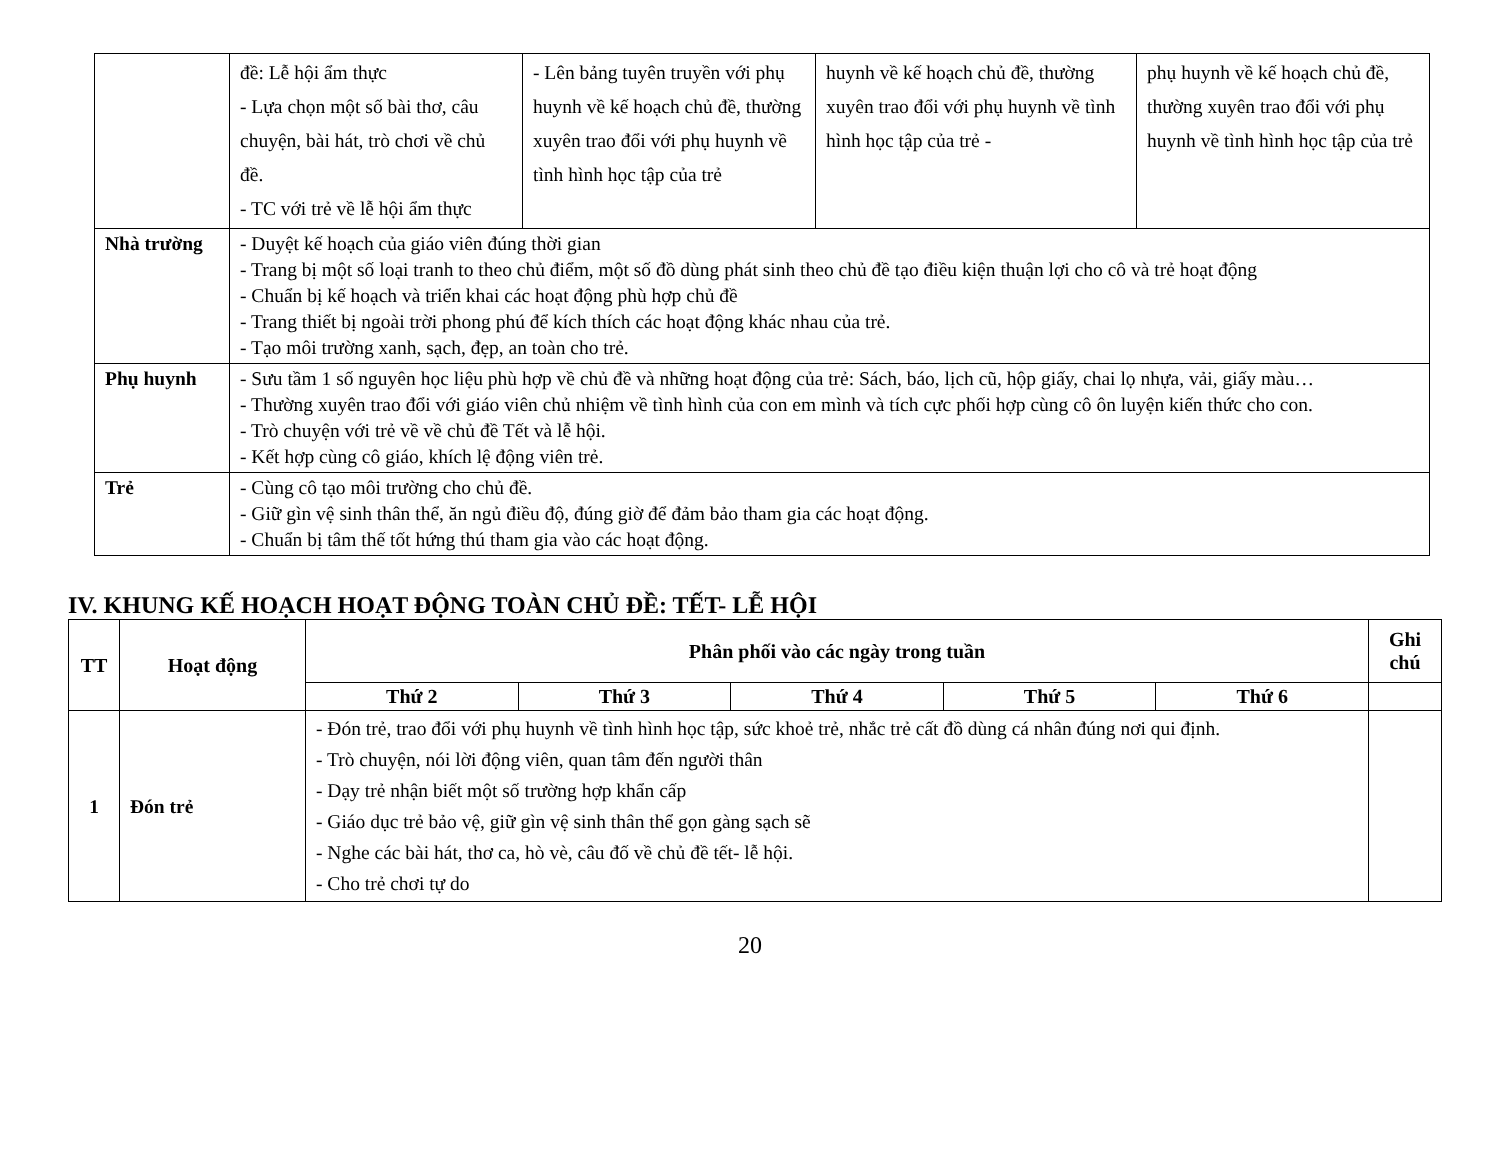| | đề: Lễ hội ẩm thực - Lựa chọn một số bài thơ, câu chuyện, bài hát, trò chơi về chủ đề. - TC với trẻ về lễ hội ẩm thực | - Lên bảng tuyên truyền với phụ huynh về kế hoạch chủ đề, thường xuyên trao đổi với phụ huynh về tình hình học tập của trẻ | huynh về kế hoạch chủ đề, thường xuyên trao đổi với phụ huynh về tình hình học tập của trẻ - | phụ huynh về kế hoạch chủ đề, thường xuyên trao đổi với phụ huynh về tình hình học tập của trẻ |
| Nhà trường | - Duyệt kế hoạch của giáo viên đúng thời gian - Trang bị một số loại tranh to theo chủ điểm, một số đồ dùng phát sinh theo chủ đề tạo điều kiện thuận lợi cho cô và trẻ hoạt động - Chuẩn bị kế hoạch và triển khai các hoạt động phù hợp chủ đề - Trang thiết bị ngoài trời phong phú để kích thích các hoạt động khác nhau của trẻ. - Tạo môi trường xanh, sạch, đẹp, an toàn cho trẻ. | | | |
| Phụ huynh | - Sưu tầm 1 số nguyên học liệu phù hợp về chủ đề và những hoạt động của trẻ: Sách, báo, lịch cũ, hộp giấy, chai lọ nhựa, vải, giấy màu… - Thường xuyên trao đổi với giáo viên chủ nhiệm về tình hình của con em mình và tích cực phối hợp cùng cô ôn luyện kiến thức cho con. - Trò chuyện với trẻ về về chủ đề Tết và lễ hội. - Kết hợp cùng cô giáo, khích lệ động viên trẻ. | | | |
| Trẻ | - Cùng cô tạo môi trường cho chủ đề. - Giữ gìn vệ sinh thân thể, ăn ngủ điều độ, đúng giờ để đảm bảo tham gia các hoạt động. - Chuẩn bị tâm thế tốt hứng thú tham gia vào các hoạt động. | | | |
IV. KHUNG KẾ HOẠCH HOẠT ĐỘNG TOÀN CHỦ ĐỀ: TẾT- LỄ HỘI
| TT | Hoạt động | Phân phối vào các ngày trong tuần | | | | | Ghi chú |
| --- | --- | --- | --- | --- | --- | --- | --- |
| | | Thứ 2 | Thứ 3 | Thứ 4 | Thứ 5 | Thứ 6 | |
| 1 | Đón trẻ | - Đón trẻ, trao đổi với phụ huynh về tình hình học tập, sức khoẻ trẻ, nhắc trẻ cất đồ dùng cá nhân đúng nơi qui định. - Trò chuyện, nói lời động viên, quan tâm đến người thân - Dạy trẻ nhận biết một số trường hợp khẩn cấp - Giáo dục trẻ bảo vệ, giữ gìn vệ sinh thân thể gọn gàng sạch sẽ - Nghe các bài hát, thơ ca, hò vè, câu đố về chủ đề tết- lễ hội. - Cho trẻ chơi tự do | | | | | |
20